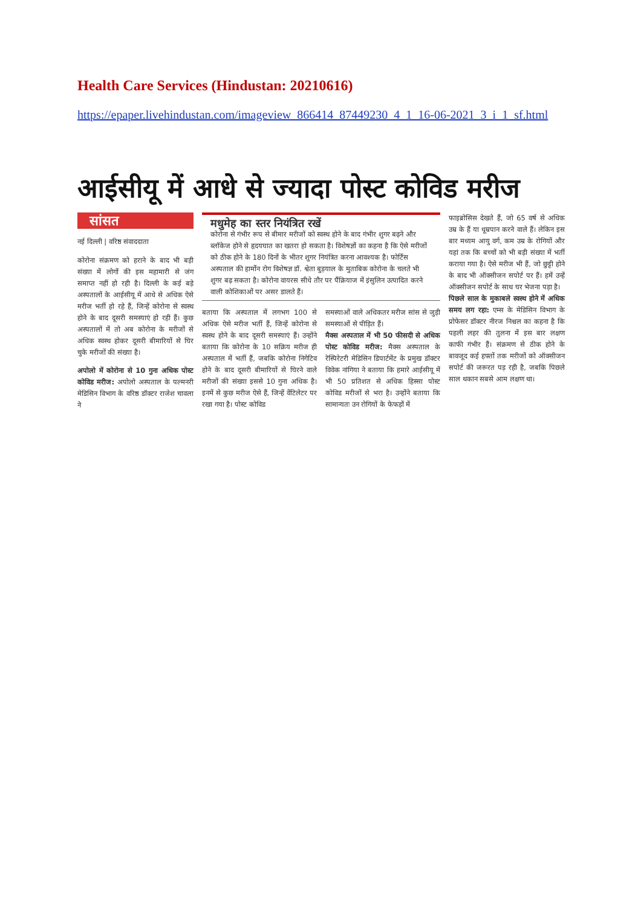Health Care Services (Hindustan: 20210616)
https://epaper.livehindustan.com/imageview_866414_87449230_4_1_16-06-2021_3_i_1_sf.html
आईसीयू में आधे से ज्यादा पोस्ट कोविड मरीज
सांसत
नई दिल्ली | वरिष्ठ संवाददाता
कोरोना संक्रमण को हराने के बाद भी बड़ी संख्या में लोगों की इस महामारी से जंग समाप्त नहीं हो रही है। दिल्ली के कई बड़े अस्पतालों के आईसीयू में आधे से अधिक ऐसे मरीज भर्ती हो रहे हैं, जिन्हें कोरोना से स्वस्थ होने के बाद दूसरी समस्याएं हो रही हैं। कुछ अस्पतालों में तो अब कोरोना के मरीजों से अधिक स्वस्थ होकर दूसरी बीमारियों से घिर चुके मरीजों की संख्या है।
अपोलो में कोरोना से 10 गुना अधिक पोस्ट कोविड मरीज: अपोलो अस्पताल के पल्मनरी मेडिसिन विभाग के वरिष्ठ डॉक्टर राजेश चावला ने
मधुमेह का स्तर नियंत्रित रखें
कोरोना से गंभीर रूप से बीमार मरीजों को स्वस्थ होने के बाद गंभीर शुगर बढ़ने और ब्लॉकेज होने से हृदयघात का खतरा हो सकता है। विशेषज्ञों का कहना है कि ऐसे मरीजों को ठीक होने के 180 दिनों के भीतर शुगर नियंत्रित करना आवश्यक है। फोर्टिस अस्पताल की हार्मोन रोग विशेषज्ञ डॉ. श्वेता बुड़याल के मुताबिक कोरोना के चलते भी शुगर बढ़ सकता है। कोरोना वायरस सीधे तौर पर पैंक्रियाज में इंसुलिन उत्पादित करने वाली कोशिकाओं पर असर डालते हैं।
बताया कि अस्पताल में लगभग 100 से अधिक ऐसे मरीज भर्ती हैं, जिन्हें कोरोना से स्वस्थ होने के बाद दूसरी समस्याएं हैं। उन्होंने बताया कि कोरोना के 10 सक्रिय मरीज ही अस्पताल में भर्ती हैं, जबकि कोरोना निगेटिव होने के बाद दूसरी बीमारियों से घिरने वाले मरीजों की संख्या इससे 10 गुना अधिक है। इनमें से कुछ मरीज ऐसे हैं, जिन्हें वेंटिलेटर पर रखा गया है। पोस्ट कोविड
समस्याओं वाले अधिकतर मरीज सांस से जुड़ी समस्याओं से पीड़ित हैं।
मैक्स अस्पताल में भी 50 फीसदी से अधिक पोस्ट कोविड मरीज: मैक्स अस्पताल के रेस्पिरेटरी मेडिसिन डिपार्टमेंट के प्रमुख डॉक्टर विवेक नांगिया ने बताया कि हमारे आईसीयू में भी 50 प्रतिशत से अधिक हिस्सा पोस्ट कोविड मरीजों से भरा है। उन्होंने बताया कि सामान्यतः उन रोगियों के फेफड़ों में
फाइब्रोसिस देखते हैं, जो 65 वर्ष से अधिक उम्र के हैं या धूम्रपान करने वाले हैं। लेकिन इस बार मध्यम आयु वर्ग, कम उम्र के रोगियों और यहां तक कि बच्चों को भी बड़ी संख्या में भर्ती कराया गया है। ऐसे मरीज भी हैं, जो छुट्टी होने के बाद भी ऑक्सीजन सपोर्ट पर हैं। हमें उन्हें ऑक्सीजन सपोर्ट के साथ घर भेजना पड़ा है।
पिछले साल के मुकाबले स्वस्थ होने में अधिक समय लग रहा: एम्स के मेडिसिन विभाग के प्रोफेसर डॉक्टर नीरज निश्चल का कहना है कि पहली लहर की तुलना में इस बार लक्षण काफी गंभीर हैं। संक्रमण से ठीक होने के बावजूद कई हफ्तों तक मरीजों को ऑक्सीजन सपोर्ट की जरूरत पड़ रही है, जबकि पिछले साल थकान सबसे आम लक्षण था।